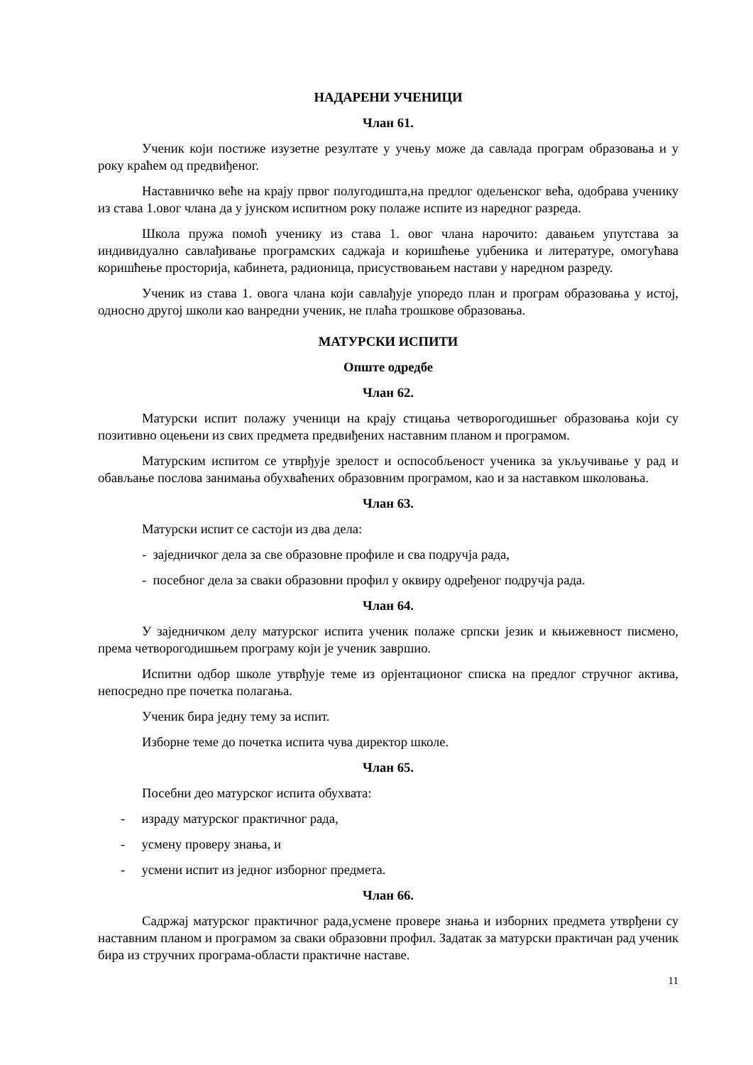НАДАРЕНИ УЧЕНИЦИ
Члан 61.
Ученик који постиже изузетне резултате у учењу може да савлада програм образовања и у року краћем од предвиђеног.
Наставничко веће на крају првог полугодишта,на предлог одељенског већа, одобрава ученику из става 1.овог члана да у јунском испитном року полаже испите из наредног разреда.
Школа пружа помоћ ученику из става 1. овог члана нарочито: давањем упутстава за индивидуално савлађивање програмских саджаја и коришћење уџбеника и литературе, омогућава коришћење просторија, кабинета, радионица, присуствовањем настави у наредном разреду.
Ученик из става 1. овога члана који савлађује упоредо план и програм образовања у истој, односно другој школи као ванредни ученик, не плаћа трошкове образовања.
МАТУРСКИ ИСПИТИ
Опште одредбе
Члан 62.
Матурски испит полажу ученици на крају стицања четворогодишњег образовања који су позитивно оцењени из свих предмета предвиђених наставним планом и програмом.
Матурским испитом се утврђује зрелост и оспособљеност ученика за укључивање у рад и обављање послова занимања обухваћених образовним програмом, као и за наставком школовања.
Члан 63.
Матурски испит се састоји из два дела:
- заједничког дела за све образовне профиле и сва подручја рада,
- посебног дела за сваки образовни профил у оквиру одређеног подручја рада.
Члан 64.
У заједничком делу матурског испита ученик полаже српски језик и књижевност писмено, према четворогодишњем програму који је ученик завршио.
Испитни одбор школе утврђује теме из орјентационог списка на предлог стручног актива, непосредно пре почетка полагања.
Ученик бира једну тему за испит.
Изборне теме до почетка испита чува директор школе.
Члан 65.
Посебни део матурског испита обухвата:
- израду матурског практичног рада,
- усмену проверу знања, и
- усмени испит из једног изборног предмета.
Члан 66.
Садржај матурског практичног рада,усмене провере знања и изборних предмета утврђени су наставним планом и програмом за сваки образовни профил. Задатак за матурски практичан рад ученик бира из стручних програма-области практичне наставе.
11